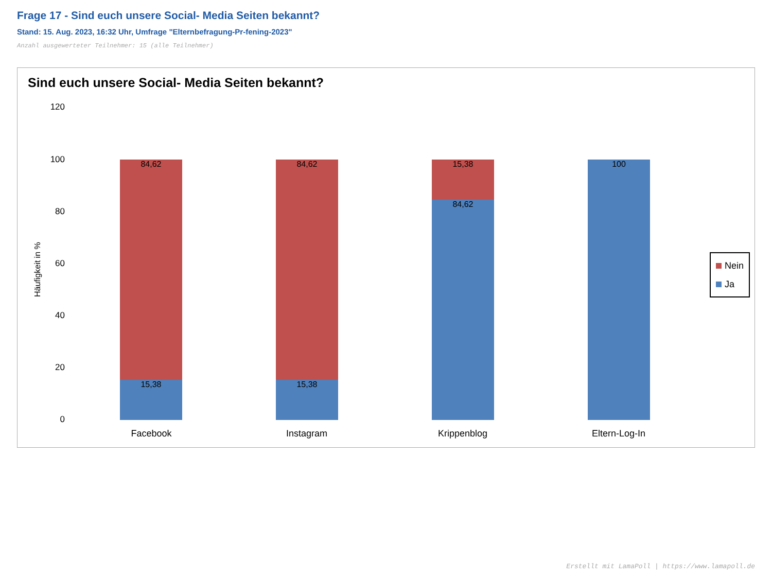Frage 17 - Sind euch unsere Social- Media Seiten bekannt?
Stand: 15. Aug. 2023, 16:32 Uhr, Umfrage "Elternbefragung-Pr-fening-2023"
Anzahl ausgewerteter Teilnehmer: 15 (alle Teilnehmer)
Sind euch unsere Social- Media Seiten bekannt?
120
100
80
60
40
20
0
Häufigkeit in %
84,62
15,38
84,62
15,38
15,38
84,62
100
Facebook Instagram Krippenblog Eltern-Log-In
Nein
Ja
Erstellt mit LamaPoll | https://www.lamapoll.de